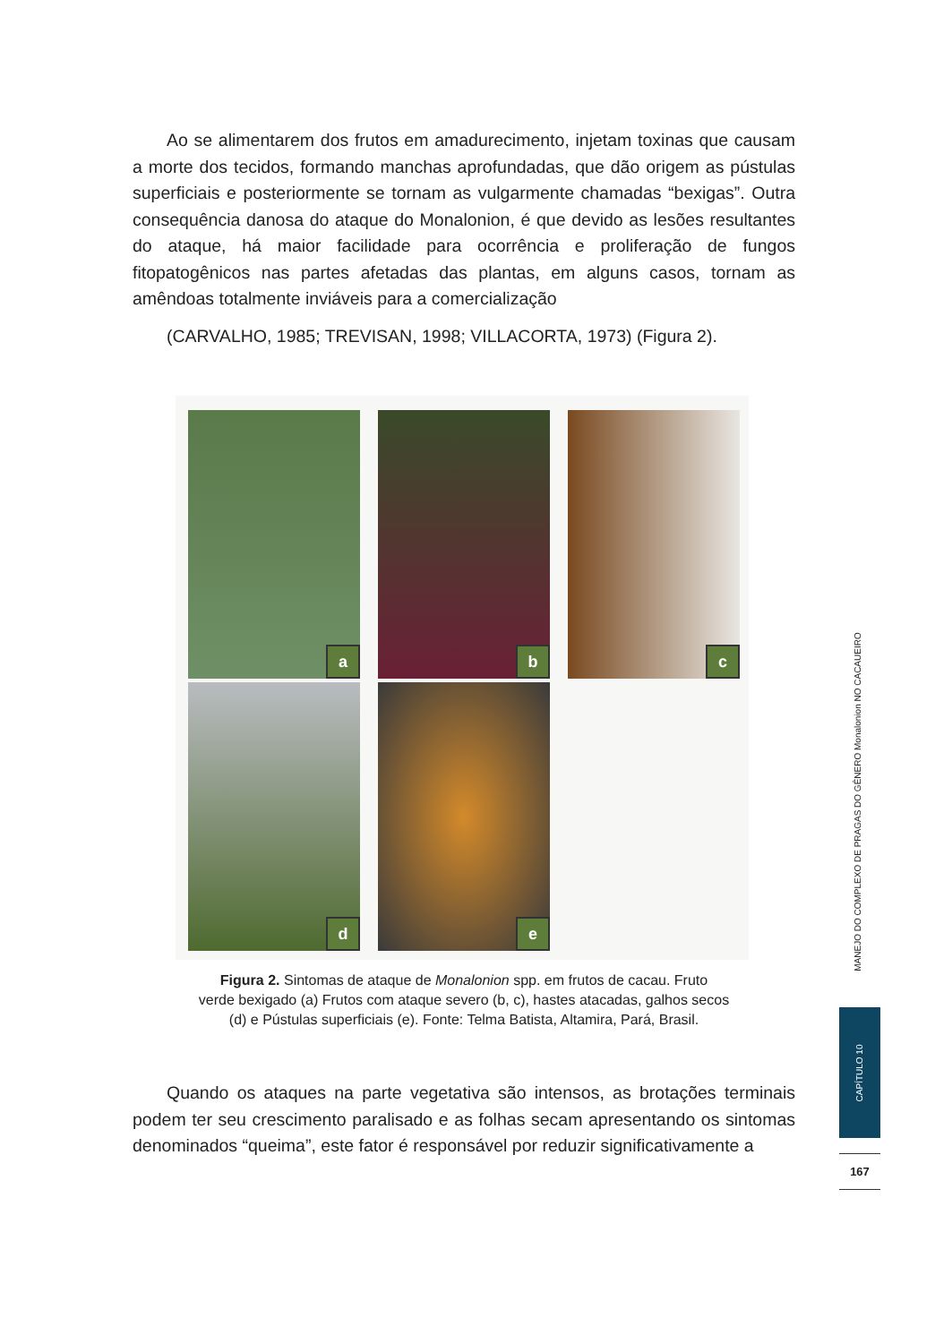Ao se alimentarem dos frutos em amadurecimento, injetam toxinas que causam a morte dos tecidos, formando manchas aprofundadas, que dão origem as pústulas superficiais e posteriormente se tornam as vulgarmente chamadas “bexigas”. Outra consequência danosa do ataque do Monalonion, é que devido as lesões resultantes do ataque, há maior facilidade para ocorrência e proliferação de fungos fitopatogênicos nas partes afetadas das plantas, em alguns casos, tornam as amêndoas totalmente inviáveis para a comercialização
(CARVALHO, 1985; TREVISAN, 1998; VILLACORTA, 1973) (Figura 2).
a
b
c
d
e
Figura 2. Sintomas de ataque de Monalonion spp. em frutos de cacau. Fruto
verde bexigado (a) Frutos com ataque severo (b, c), hastes atacadas, galhos secos
(d) e Pústulas superficiais (e). Fonte: Telma Batista, Altamira, Pará, Brasil.
Quando os ataques na parte vegetativa são intensos, as brotações terminais podem ter seu crescimento paralisado e as folhas secam apresentando os sintomas denominados “queima”, este fator é responsável por reduzir significativamente a
MANEJO DO COMPLEXO DE PRAGAS DO GÊNERO Monalonion NO CACAUEIRO
CAPÍTULO 10
167